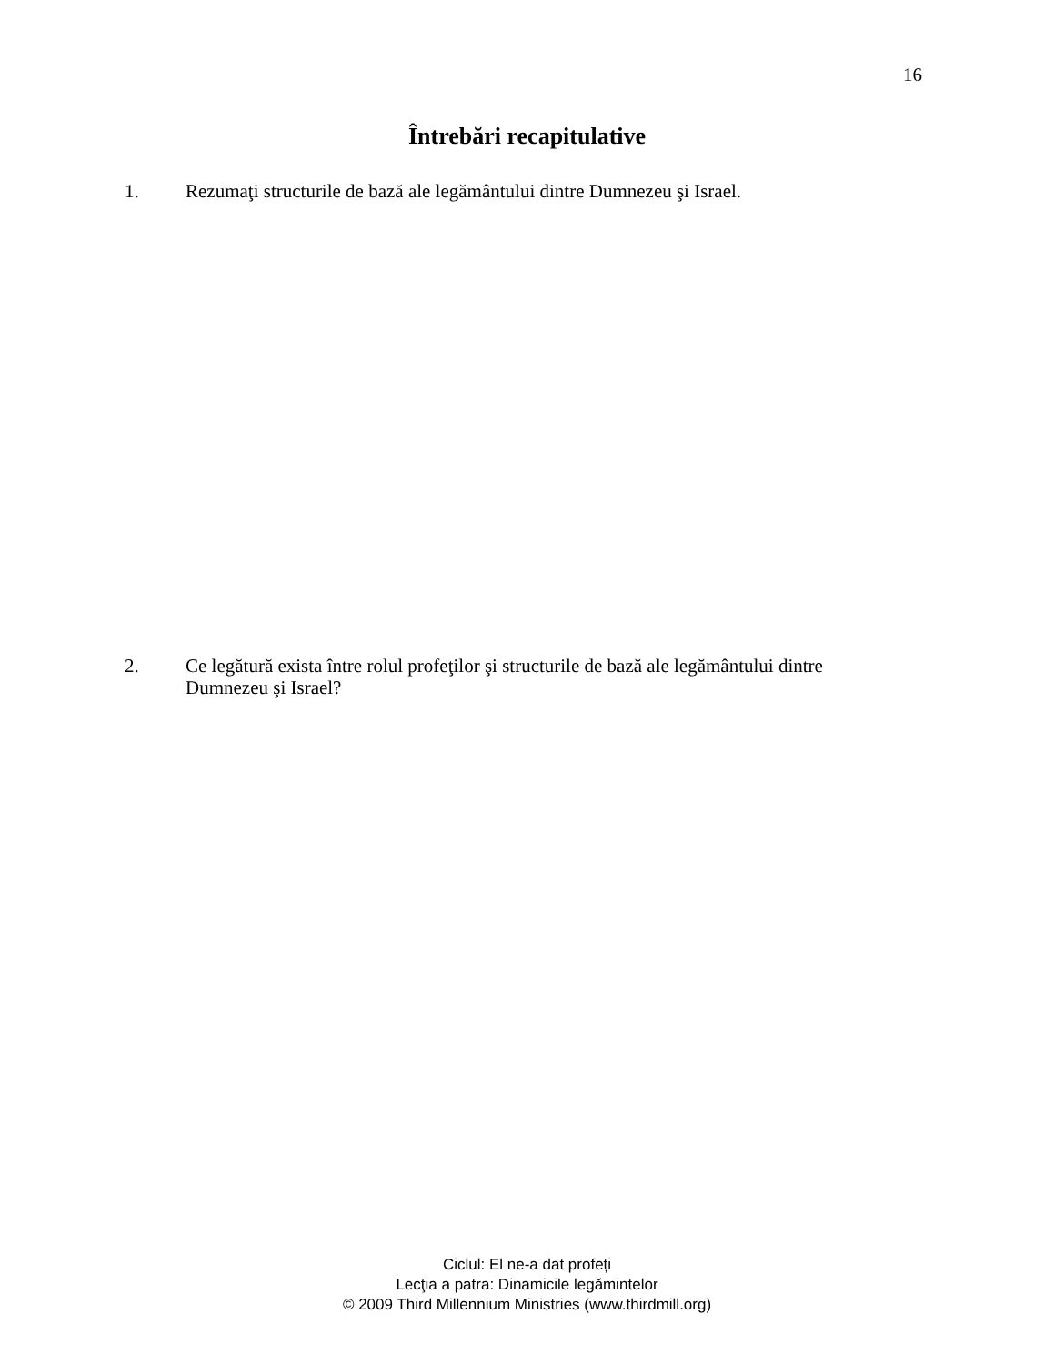16
Întrebări recapitulative
1. Rezumaţi structurile de bază ale legământului dintre Dumnezeu şi Israel.
2. Ce legătură exista între rolul profeţilor şi structurile de bază ale legământului dintre Dumnezeu şi Israel?
Ciclul: El ne-a dat profeți
Lecţia a patra: Dinamicile legămintelor
© 2009 Third Millennium Ministries (www.thirdmill.org)